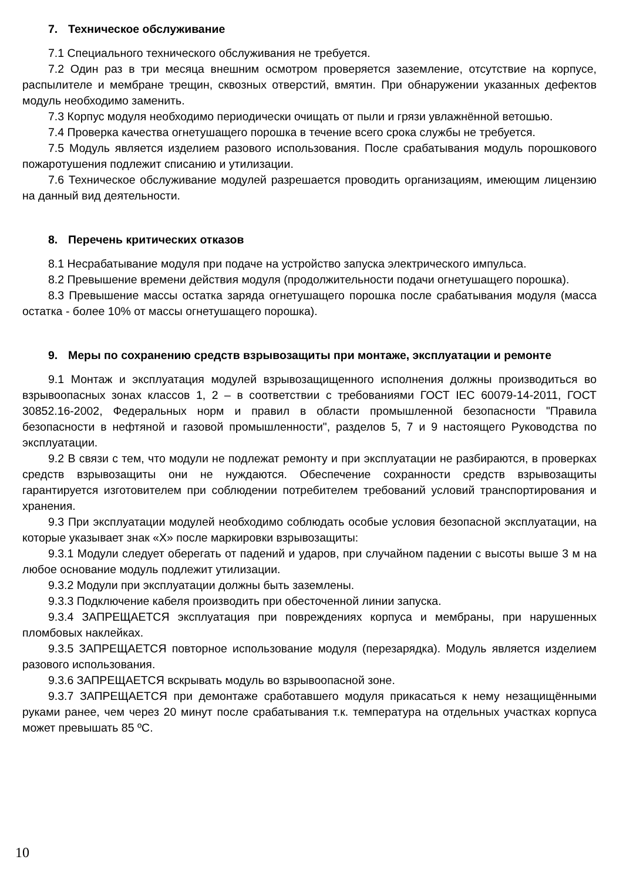7. Техническое обслуживание
7.1 Специального технического обслуживания не требуется.
7.2 Один раз в три месяца внешним осмотром проверяется заземление, отсутствие на корпусе, распылителе и мембране трещин, сквозных отверстий, вмятин. При обнаружении указанных дефектов модуль необходимо заменить.
7.3 Корпус модуля необходимо периодически очищать от пыли и грязи увлажнённой ветошью.
7.4 Проверка качества огнетушащего порошка в течение всего срока службы не требуется.
7.5 Модуль является изделием разового использования. После срабатывания модуль порошкового пожаротушения подлежит списанию и утилизации.
7.6 Техническое обслуживание модулей разрешается проводить организациям, имеющим лицензию на данный вид деятельности.
8. Перечень критических отказов
8.1 Несрабатывание модуля при подаче на устройство запуска электрического импульса.
8.2 Превышение времени действия модуля (продолжительности подачи огнетушащего порошка).
8.3 Превышение массы остатка заряда огнетушащего порошка после срабатывания модуля (масса остатка - более 10% от массы огнетушащего порошка).
9. Меры по сохранению средств взрывозащиты при монтаже, эксплуатации и ремонте
9.1 Монтаж и эксплуатация модулей взрывозащищенного исполнения должны производиться во взрывоопасных зонах классов 1, 2 – в соответствии с требованиями ГОСТ IEC 60079-14-2011, ГОСТ 30852.16-2002, Федеральных норм и правил в области промышленной безопасности "Правила безопасности в нефтяной и газовой промышленности", разделов 5, 7 и 9 настоящего Руководства по эксплуатации.
9.2 В связи с тем, что модули не подлежат ремонту и при эксплуатации не разбираются, в проверках средств взрывозащиты они не нуждаются. Обеспечение сохранности средств взрывозащиты гарантируется изготовителем при соблюдении потребителем требований условий транспортирования и хранения.
9.3 При эксплуатации модулей необходимо соблюдать особые условия безопасной эксплуатации, на которые указывает знак «X» после маркировки взрывозащиты:
9.3.1 Модули следует оберегать от падений и ударов, при случайном падении с высоты выше 3 м на любое основание модуль подлежит утилизации.
9.3.2 Модули при эксплуатации должны быть заземлены.
9.3.3 Подключение кабеля производить при обесточенной линии запуска.
9.3.4 ЗАПРЕЩАЕТСЯ эксплуатация при повреждениях корпуса и мембраны, при нарушенных пломбовых наклейках.
9.3.5 ЗАПРЕЩАЕТСЯ повторное использование модуля (перезарядка). Модуль является изделием разового использования.
9.3.6 ЗАПРЕЩАЕТСЯ вскрывать модуль во взрывоопасной зоне.
9.3.7 ЗАПРЕЩАЕТСЯ при демонтаже сработавшего модуля прикасаться к нему незащищёнными руками ранее, чем через 20 минут после срабатывания т.к. температура на отдельных участках корпуса может превышать 85 ºС.
10